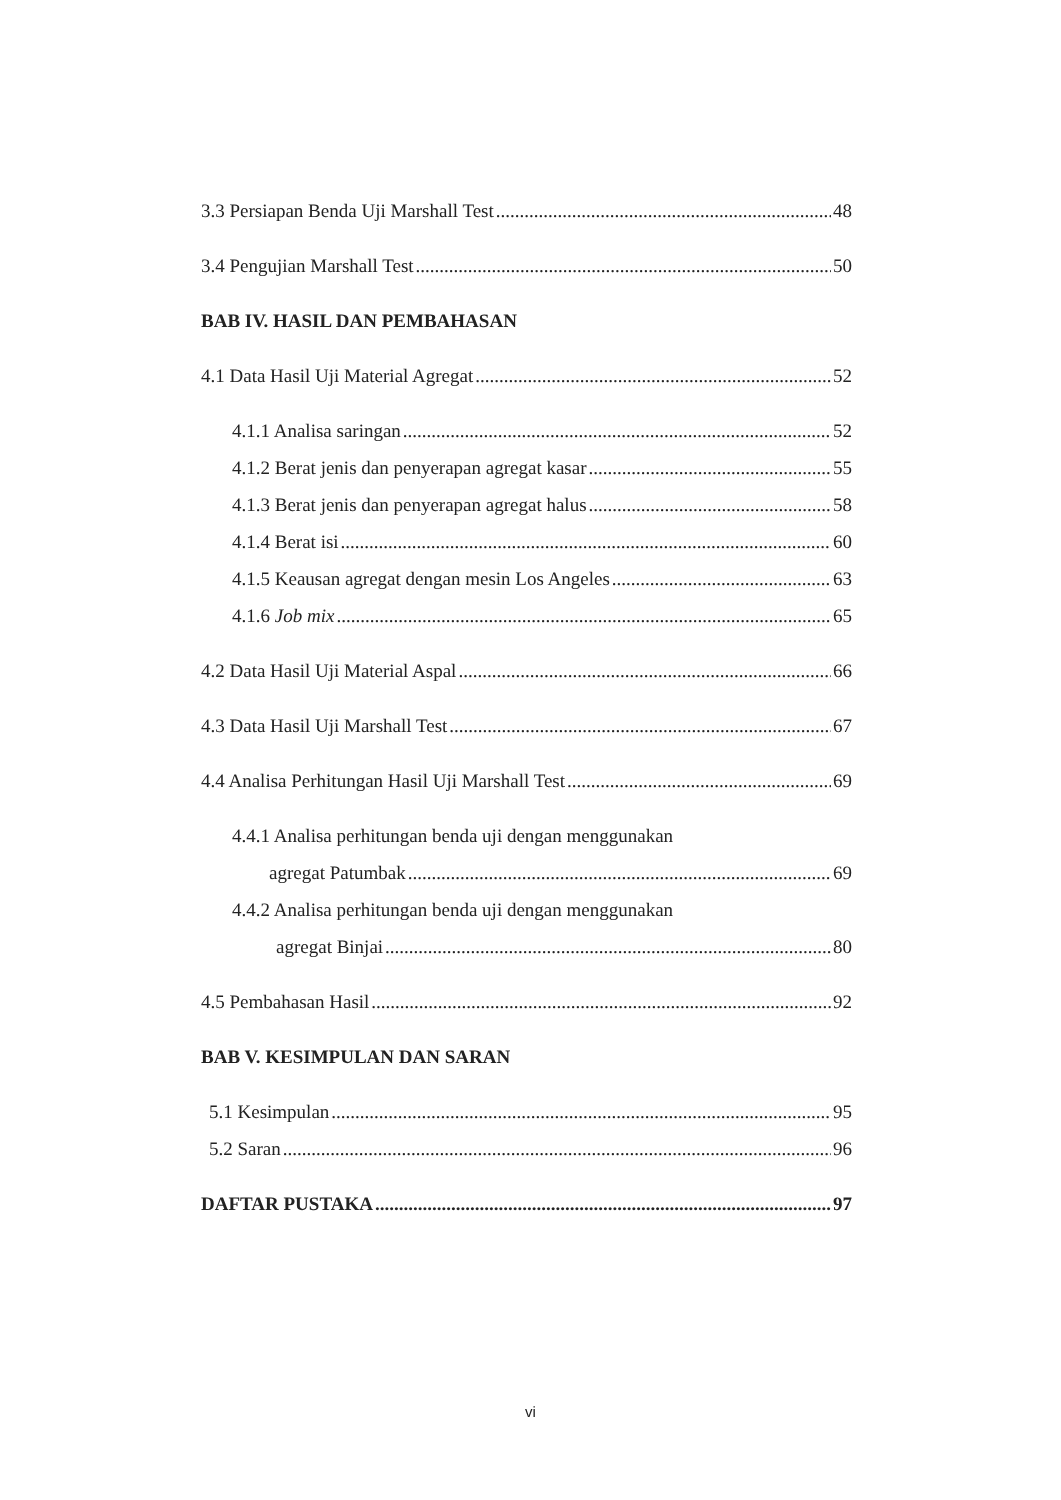3.3 Persiapan Benda Uji Marshall Test 48
3.4 Pengujian Marshall Test 50
BAB IV. HASIL DAN PEMBAHASAN
4.1 Data Hasil Uji Material Agregat 52
4.1.1 Analisa saringan 52
4.1.2 Berat jenis dan penyerapan agregat kasar 55
4.1.3 Berat jenis dan penyerapan agregat halus 58
4.1.4 Berat isi 60
4.1.5 Keausan agregat dengan mesin Los Angeles 63
4.1.6 Job mix 65
4.2 Data Hasil Uji Material Aspal 66
4.3 Data Hasil Uji Marshall Test 67
4.4 Analisa Perhitungan Hasil Uji Marshall Test 69
4.4.1 Analisa perhitungan benda uji dengan menggunakan
agregat Patumbak 69
4.4.2 Analisa perhitungan benda uji dengan menggunakan
agregat Binjai 80
4.5 Pembahasan Hasil 92
BAB V. KESIMPULAN DAN SARAN
5.1 Kesimpulan 95
5.2 Saran 96
DAFTAR PUSTAKA 97
vi